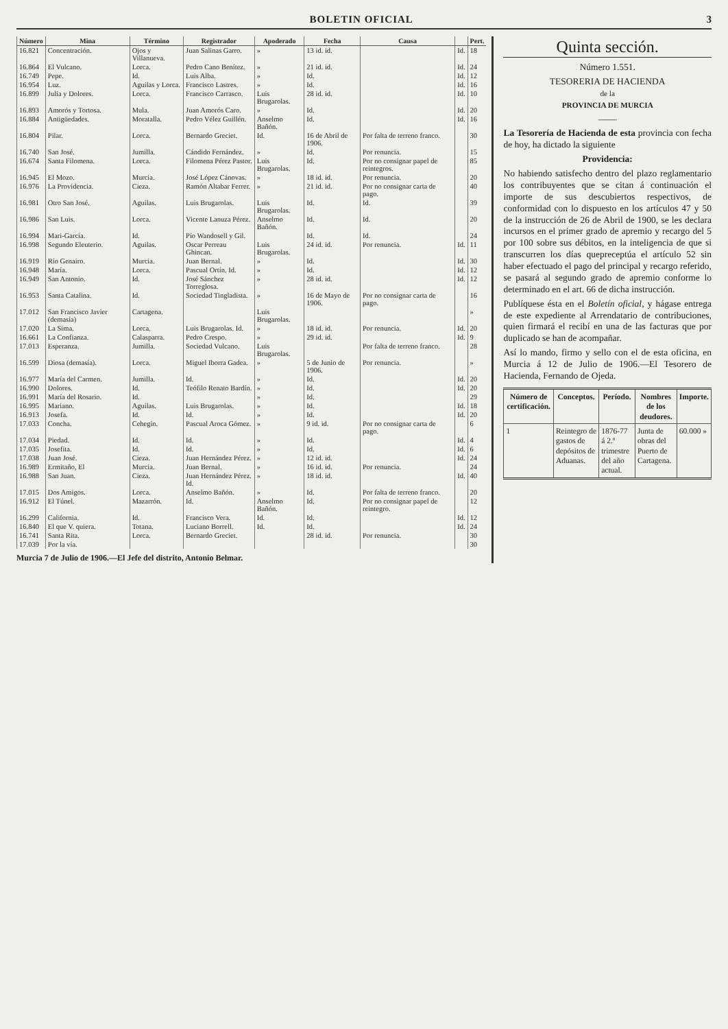BOLETIN OFICIAL 3
| Número | Mina | Término | Registrador | Apoderado | Fecha | Causa | | Pert. |
| --- | --- | --- | --- | --- | --- | --- | --- | --- |
| 16.821 | Concentración. | Ojos y Villanueva. | Juan Salinas Garro. | » | 13 id. id. | | Id. | 18 |
| 16.864 | El Vulcano. | Lorca. | Pedro Cano Benítez. | » | 21 id. id. | | Id. | 24 |
| 16.749 | Pepe. | Id. | Luis Alba. | » | Id. | | Id. | 12 |
| 16.954 | Luz. | Aguilas y Lorca. | Francisco Lastres. | » | Id. | | Id. | 16 |
| 16.899 | Julia y Dolores. | Lorca. | Francisco Carrasco. | Luis Brugarolas. | 28 id. id. | | Id. | 10 |
| 16.893 | Amorós y Tortosa. | Mula. | Juan Amorós Caro. | » | Id. | | Id. | 20 |
| 16.884 | Antigüedades. | Moratalla. | Pedro Vélez Guillén. | Anselmo Bañón. | Id. | | Id. | 16 |
| 16.804 | Pilar. | Lorca. | Bernardo Greciet. | Id. | 16 de Abril de 1906. | Por falta de terreno franco. | | 30 |
| 16.740 | San José. | Jumilla. | Cándido Fernández. | » | Id. | Por renuncia. | | 15 |
| 16.674 | Santa Filomena. | Lorca. | Filomena Pérez Pastor. | Luis Brugarolas. | Id. | Por no consignar papel de reintegros. | | 85 |
| 16.945 | El Mozo. | Murcia. | José López Cánovas. | » | 18 id. id. | Por renuncia. | | 20 |
| 16.976 | La Providencia. | Cieza. | Ramón Altabar Ferrer. | » | 21 id. id. | Por no consignar carta de pago. | | 40 |
| 16.981 | Otro San José. | Aguilas. | Luis Brugarolas. | Luis Brugarolas. | Id. | Id. | | 39 |
| 16.986 | San Luis. | Lorca. | Vicente Lanuza Pérez. | Anselmo Bañón. | Id. | Id. | | 20 |
| 16.994 | Mari-García. | Id. | Pío Wandosell y Gil. | | Id. | Id. | | 24 |
| 16.998 | Segundo Eleuterio. | Aguilas. | Oscar Perreau Ghincan. | Luis Brugarolas. | 24 id. id. | Por renuncia. | Id. | 11 |
| 16.919 | Río Genairo. | Murcia. | Juan Bernal. | » | Id. | | Id. | 30 |
| 16.948 | María. | Lorca. | Pascual Ortín. Id. | » | Id. | | Id. | 12 |
| 16.949 | San Antonio. | Id. | José Sánchez Torreglosa. | » | 28 id. id. | | Id. | 12 |
| 16.953 | Santa Catalina. | Id. | Sociedad Tingladista. | » | 16 de Mayo de 1906. | Por no consignar carta de pago. | | 16 |
| 17.012 | San Francisco Javier (demasía) | Cartagena. | | Luis Brugarolas. | | | | » |
| 17.020 | La Sima. | Lorca. | Luis Brugarolas. Id. | » | 18 id. id. | Por renuncia. | Id. | 20 |
| 16.661 | La Confianza. | Calasparra. | Pedro Crespo. | » | 29 id. id. | | Id. | 9 |
| 17.013 | Esperanza. | Jumilla. | Sociedad Vulcano. | Luis Brugarolas. | | Por falta de terreno franco. | | 28 |
| 16.599 | Diosa (demasía). | Lorca. | Miguel Iborra Gadea. | » | 5 de Junio de 1906. | Por renuncia. | | » |
| 16.977 | María del Carmen. | Jumilla. | Id. | » | Id. | | Id. | 20 |
| 16.990 | Dolores. | Id. | Teófilo Renato Bardín. | » | Id. | | Id. | 20 |
| 16.991 | María del Rosario. | Id. | | » | Id. | | | 29 |
| 16.995 | Mariano. | Aguilas. | Luis Brugarolas. | » | Id. | | Id. | 18 |
| 16.913 | Josefa. | Id. | Id. | » | Id. | | Id. | 20 |
| 17.033 | Concha. | Cehegín. | Pascual Aroca Gómez. | » | 9 id. id. | Por no consignar carta de pago. | | 6 |
| 17.034 | Piedad. | Id. | Id. | » | Id. | | Id. | 4 |
| 17.035 | Josefita. | Id. | Id. | » | Id. | | Id. | 6 |
| 17.038 | Juan José. | Cieza. | Juan Hernández Pérez. | » | 12 id. id. | | Id. | 24 |
| 16.989 | Ermitaño, El | Murcia. | Juan Bernal. | » | 16 id. id. | Por renuncia. | | 24 |
| 16.988 | San Juan. | Cieza. | Juan Hernández Pérez. Id. | » | 18 id. id. | | Id. | 40 |
| 17.015 | Dos Amigos. | Lorca. | Anselmo Bañón. | » | Id. | Por falta de terreno franco. | | 20 |
| 16.912 | El Túnel. | Mazarrón. | Id. | Anselmo Bañón. | Id. | Por no consignar papel de reintegro. | | 12 |
| 16.299 | California. | Id. | Francisco Vera. | Id. | Id. | | Id. | 12 |
| 16.840 | El que V. quiera. | Totana. | Luciano Borrell. | Id. | Id. | | Id. | 24 |
| 16.741 | Santa Rita. | Lorca. | Bernardo Greciet. | | 28 id. id. | Por renuncia. | | 30 |
| 17.039 | Por la vía. | | | | | | | 30 |
Murcia 7 de Julio de 1906.—El Jefe del distrito, Antonio Belmar.
Quinta sección.
Número 1.551.
TESORERIA DE HACIENDA
de la
PROVINCIA DE MURCIA
——
La Tesorería de Hacienda de esta provincia con fecha de hoy, ha dictado la siguiente
Providencia:
No habiendo satisfecho dentro del plazo reglamentario los contribuyentes que se citan á continuación el importe de sus descubiertos respectivos, de conformidad con lo dispuesto en los artículos 47 y 50 de la instrucción de 26 de Abril de 1900, se les declara incursos en el primer grado de apremio y recargo del 5 por 100 sobre sus débitos, en la inteligencia de que si transcurren los días quepreceptúa el artículo 52 sin haber efectuado el pago del principal y recargo referido, se pasará al segundo grado de apremio conforme lo determinado en el art. 66 de dicha instrucción.
Publíquese ésta en el Boletín oficial, y hágase entrega de este expediente al Arrendatario de contribuciones, quien firmará el recibí en una de las facturas que por duplicado se han de acompañar.
Así lo mando, firmo y sello con el de esta oficina, en Murcia á 12 de Julio de 1906.—El Tesorero de Hacienda, Fernando de Ojeda.
| Número de certificación. | Conceptos. | Período. | Nombres de los deudores. | Importe. |
| --- | --- | --- | --- | --- |
| 1 | Reintegro de gastos de depósitos de Aduanas. | 1876-77 á 2.º trimestre del año actual. | Junta de obras del Puerto de Cartagena. | 60.000 » |